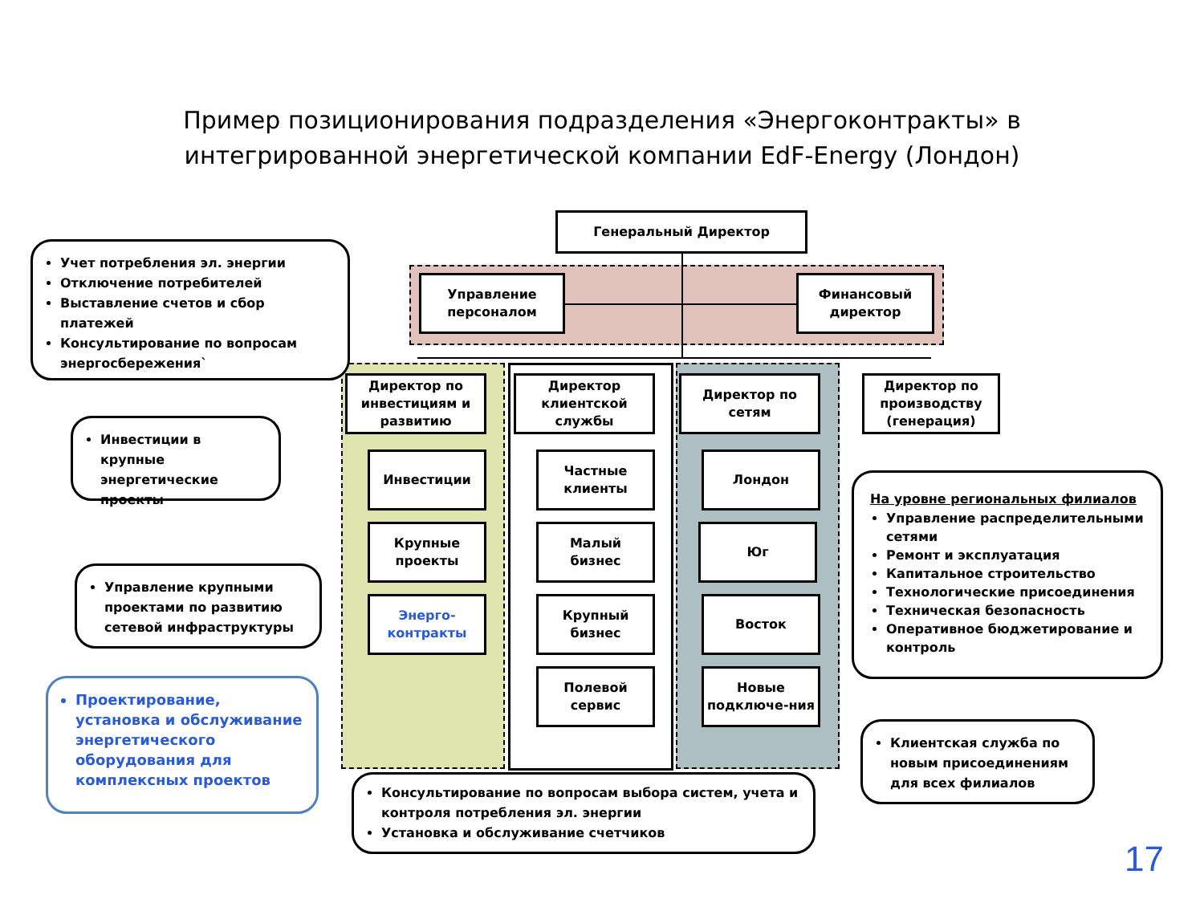Пример позиционирования подразделения «Энергоконтракты» в
интегрированной энергетической компании EdF-Energy (Лондон)
Генеральный Директор
Управление
персоналом
Финансовый
директор
Директор по инвестициям и развитию
Директор клиентской службы
Директор по сетям
Директор по производству (генерация)
Инвестиции
Крупные
проекты
Энерго-
контракты
Частные
клиенты
Малый
бизнес
Крупный
бизнес
Полевой
сервис
Лондон
Юг
Восток
Новые подключе-ния
Учет потребления эл. энергии
Отключение потребителей
Выставление счетов и сбор платежей
Консультирование по вопросам энергосбережения`
Инвестиции в крупные энергетические проекты
Управление крупными проектами по развитию сетевой инфраструктуры
Проектирование, установка и обслуживание энергетического оборудования для комплексных проектов
Консультирование по вопросам выбора систем, учета и контроля потребления эл. энергии
Установка и обслуживание счетчиков
На уровне региональных филиалов
Управление распределительными сетями
Ремонт и эксплуатация
Капитальное строительство
Технологические присоединения
Техническая безопасность
Оперативное бюджетирование и контроль
Клиентская служба по новым присоединениям для всех филиалов
17